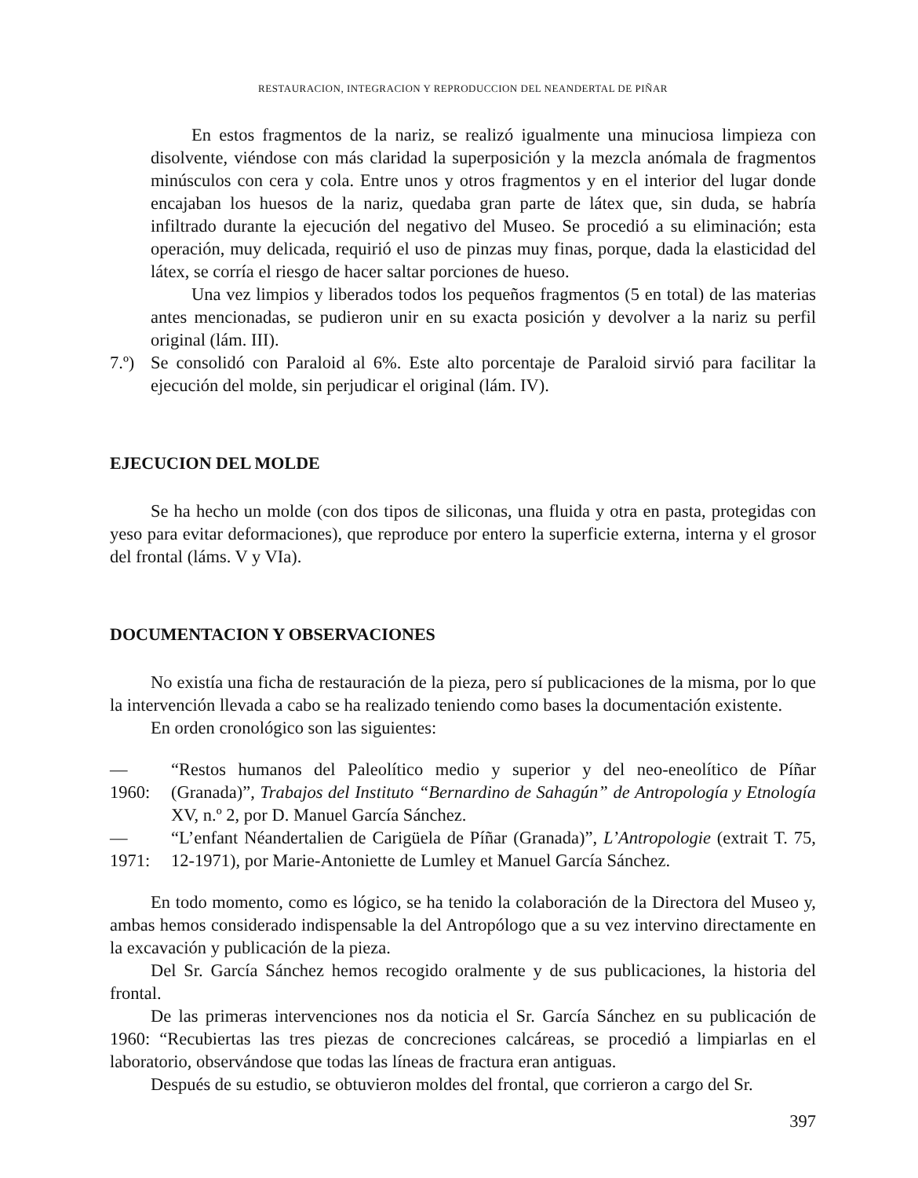RESTAURACION, INTEGRACION Y REPRODUCCION DEL NEANDERTAL DE PIÑAR
En estos fragmentos de la nariz, se realizó igualmente una minuciosa limpieza con disolvente, viéndose con más claridad la superposición y la mezcla anómala de fragmentos minúsculos con cera y cola. Entre unos y otros fragmentos y en el interior del lugar donde encajaban los huesos de la nariz, quedaba gran parte de látex que, sin duda, se habría infiltrado durante la ejecución del negativo del Museo. Se procedió a su eliminación; esta operación, muy delicada, requirió el uso de pinzas muy finas, porque, dada la elasticidad del látex, se corría el riesgo de hacer saltar porciones de hueso.
Una vez limpios y liberados todos los pequeños fragmentos (5 en total) de las materias antes mencionadas, se pudieron unir en su exacta posición y devolver a la nariz su perfil original (lám. III).
7.º)
Se consolidó con Paraloid al 6%. Este alto porcentaje de Paraloid sirvió para facilitar la ejecución del molde, sin perjudicar el original (lám. IV).
EJECUCION DEL MOLDE
Se ha hecho un molde (con dos tipos de siliconas, una fluida y otra en pasta, protegidas con yeso para evitar deformaciones), que reproduce por entero la superficie externa, interna y el grosor del frontal (láms. V y VIa).
DOCUMENTACION Y OBSERVACIONES
No existía una ficha de restauración de la pieza, pero sí publicaciones de la misma, por lo que la intervención llevada a cabo se ha realizado teniendo como bases la documentación existente.
En orden cronológico son las siguientes:
— 1960:
“Restos humanos del Paleolítico medio y superior y del neo-eneolítico de Píñar (Granada)”, Trabajos del Instituto “Bernardino de Sahagún” de Antropología y Etnología XV, n.º 2, por D. Manuel García Sánchez.
— 1971:
“L’enfant Néandertalien de Carigüela de Píñar (Granada)”, L’Antropologie (extrait T. 75, 12-1971), por Marie-Antoniette de Lumley et Manuel García Sánchez.
En todo momento, como es lógico, se ha tenido la colaboración de la Directora del Museo y, ambas hemos considerado indispensable la del Antropólogo que a su vez intervino directamente en la excavación y publicación de la pieza.
Del Sr. García Sánchez hemos recogido oralmente y de sus publicaciones, la historia del frontal.
De las primeras intervenciones nos da noticia el Sr. García Sánchez en su publicación de 1960: “Recubiertas las tres piezas de concreciones calcáreas, se procedió a limpiarlas en el laboratorio, observándose que todas las líneas de fractura eran antiguas.
Después de su estudio, se obtuvieron moldes del frontal, que corrieron a cargo del Sr.
397